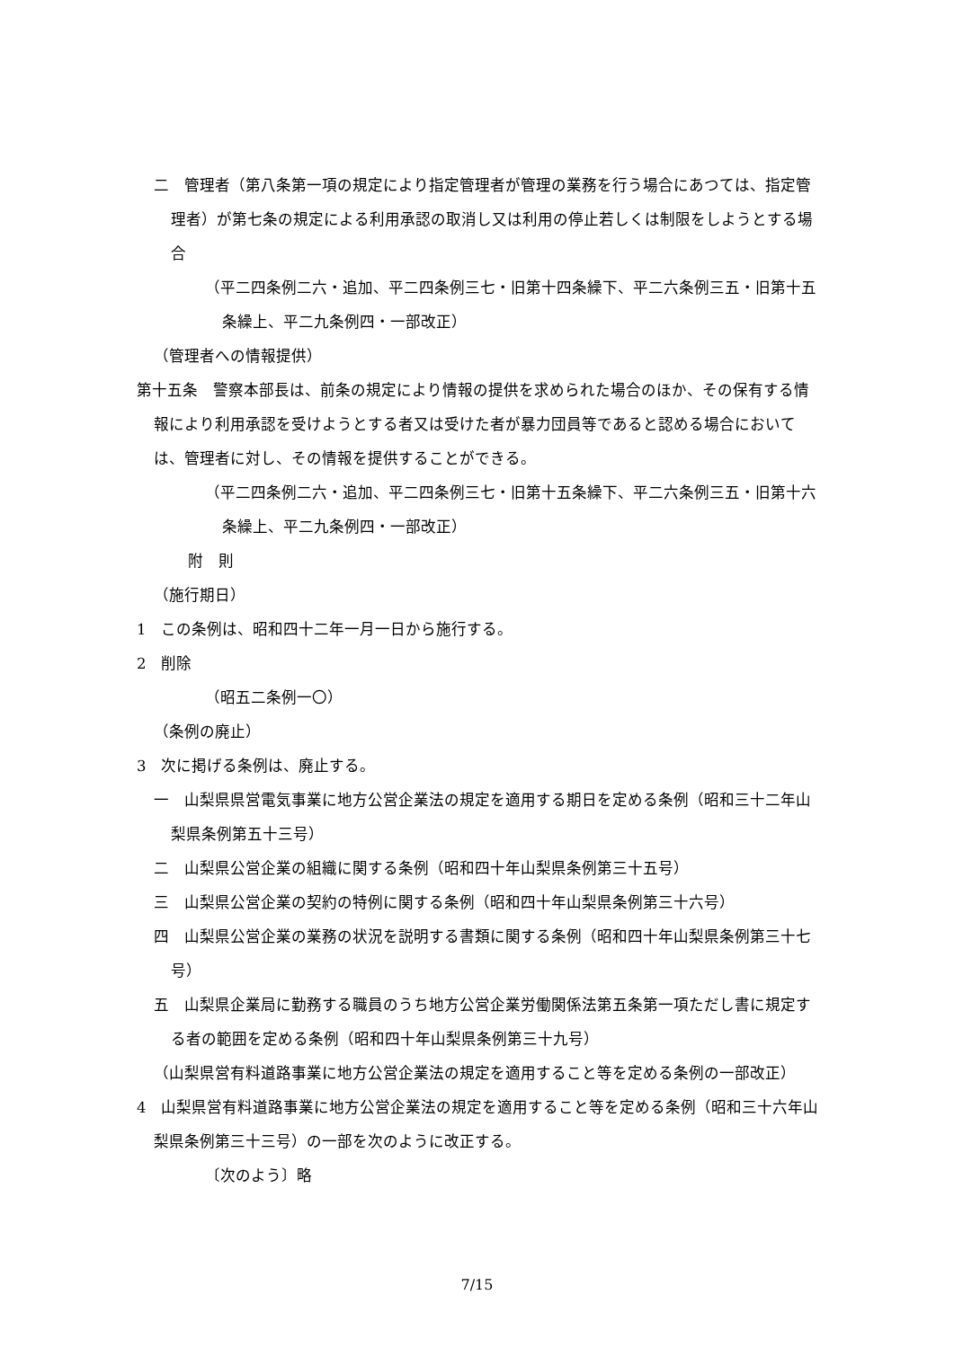二　管理者（第八条第一項の規定により指定管理者が管理の業務を行う場合にあつては、指定管理者）が第七条の規定による利用承認の取消し又は利用の停止若しくは制限をしようとする場合
（平二四条例二六・追加、平二四条例三七・旧第十四条繰下、平二六条例三五・旧第十五条繰上、平二九条例四・一部改正）
（管理者への情報提供）
第十五条　警察本部長は、前条の規定により情報の提供を求められた場合のほか、その保有する情報により利用承認を受けようとする者又は受けた者が暴力団員等であると認める場合においては、管理者に対し、その情報を提供することができる。
（平二四条例二六・追加、平二四条例三七・旧第十五条繰下、平二六条例三五・旧第十六条繰上、平二九条例四・一部改正）
附　則
（施行期日）
1　この条例は、昭和四十二年一月一日から施行する。
2　削除
（昭五二条例一〇）
（条例の廃止）
3　次に掲げる条例は、廃止する。
一　山梨県県営電気事業に地方公営企業法の規定を適用する期日を定める条例（昭和三十二年山梨県条例第五十三号）
二　山梨県公営企業の組織に関する条例（昭和四十年山梨県条例第三十五号）
三　山梨県公営企業の契約の特例に関する条例（昭和四十年山梨県条例第三十六号）
四　山梨県公営企業の業務の状況を説明する書類に関する条例（昭和四十年山梨県条例第三十七号）
五　山梨県企業局に勤務する職員のうち地方公営企業労働関係法第五条第一項ただし書に規定する者の範囲を定める条例（昭和四十年山梨県条例第三十九号）
（山梨県営有料道路事業に地方公営企業法の規定を適用すること等を定める条例の一部改正）
4　山梨県営有料道路事業に地方公営企業法の規定を適用すること等を定める条例（昭和三十六年山梨県条例第三十三号）の一部を次のように改正する。
〔次のよう〕略
7/15